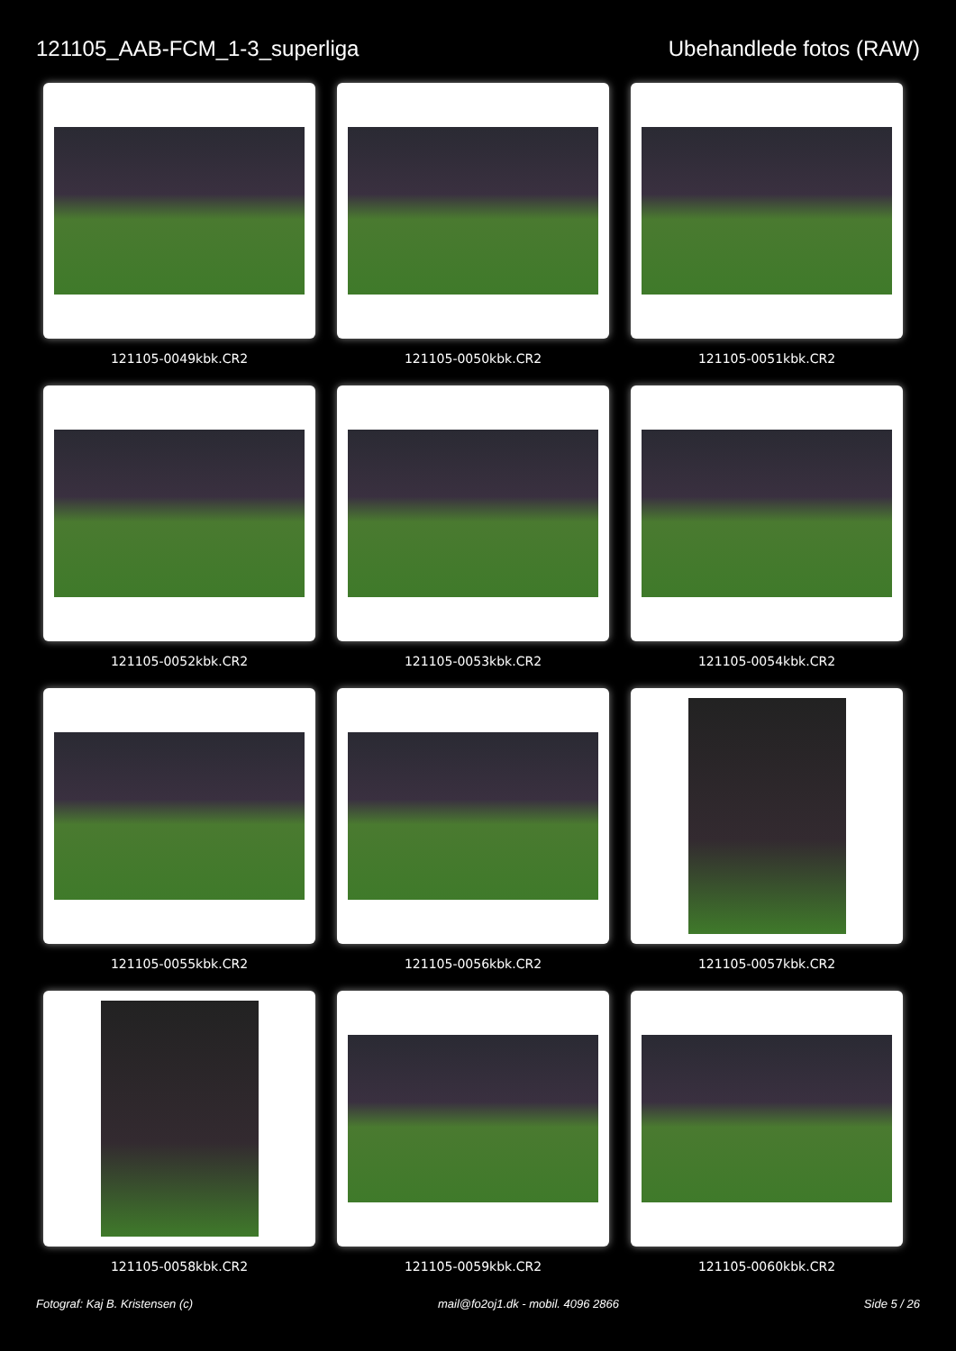121105_AAB-FCM_1-3_superliga Ubehandlede fotos (RAW)
121105-0049kbk.CR2
121105-0050kbk.CR2
121105-0051kbk.CR2
121105-0052kbk.CR2
121105-0053kbk.CR2
121105-0054kbk.CR2
121105-0055kbk.CR2
121105-0056kbk.CR2
121105-0057kbk.CR2
121105-0058kbk.CR2
121105-0059kbk.CR2
121105-0060kbk.CR2
Fotograf: Kaj B. Kristensen (c) mail@fo2oj1.dk - mobil. 4096 2866 Side 5 / 26